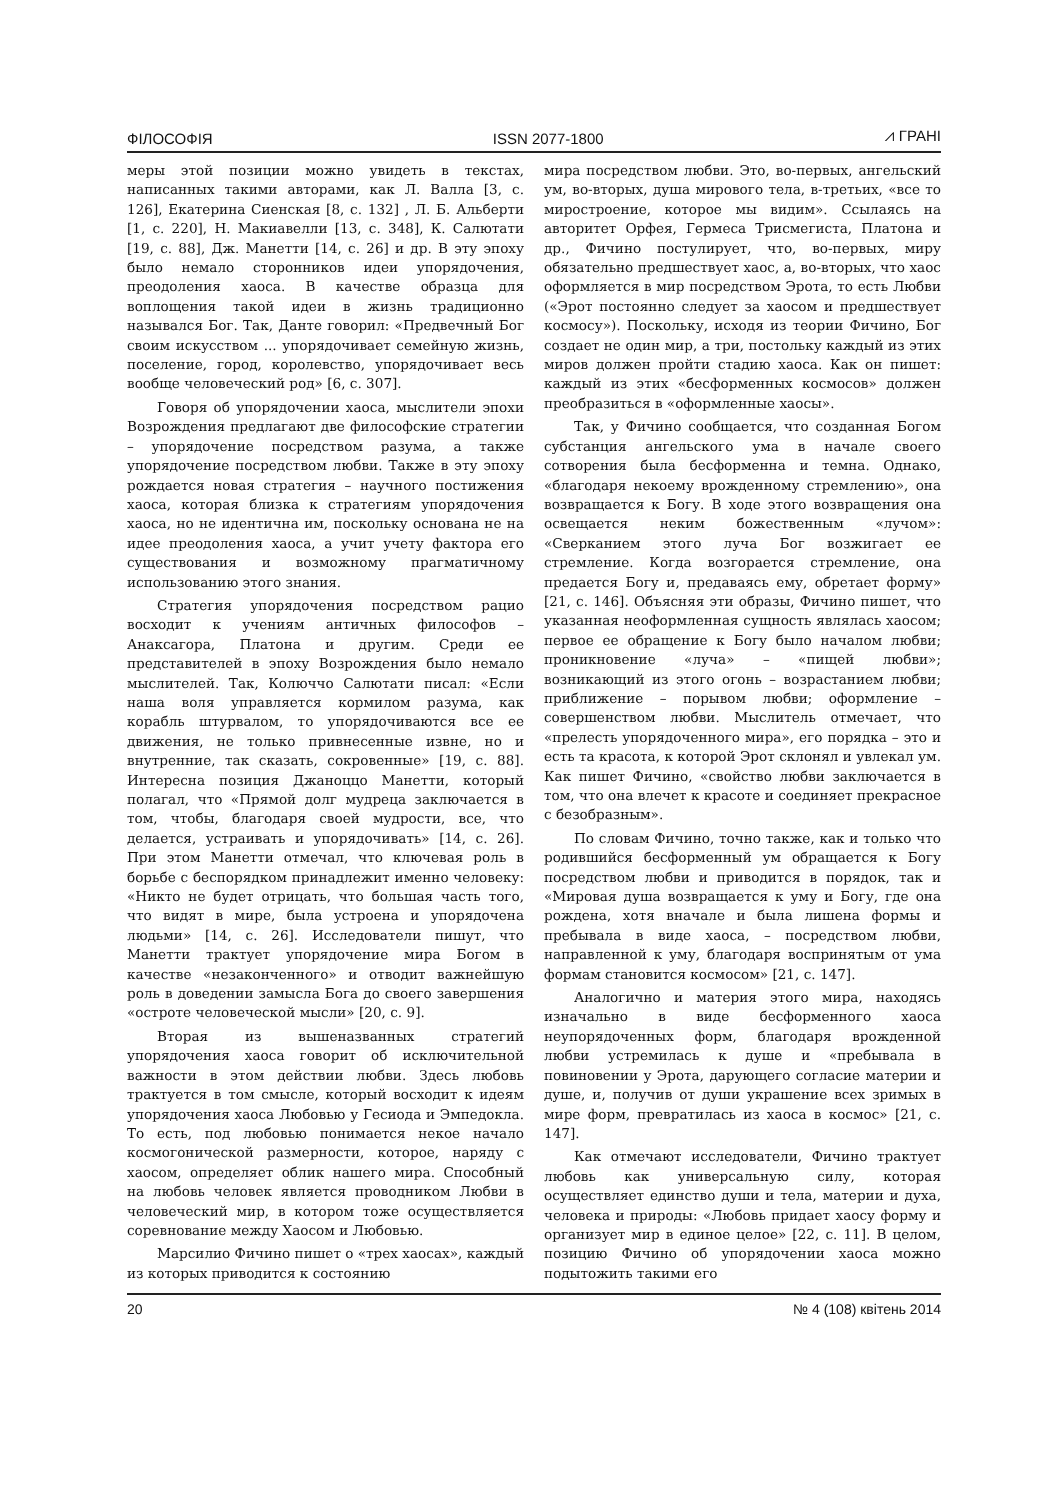ФІЛОСОФІЯ ISSN 2077-1800 ⩘ ГРАНІ
меры этой позиции можно увидеть в текстах, написанных такими авторами, как Л. Валла [3, с. 126], Екатерина Сиенская [8, с. 132] , Л. Б. Альберти [1, с. 220], Н. Макиавелли [13, с. 348], К. Салютати [19, с. 88], Дж. Манетти [14, с. 26] и др. В эту эпоху было немало сторонников идеи упорядочения, преодоления хаоса. В качестве образца для воплощения такой идеи в жизнь традиционно назывался Бог. Так, Данте говорил: «Предвечный Бог своим искусством ... упорядочивает семейную жизнь, поселение, город, королевство, упорядочивает весь вообще человеческий род» [6, с. 307].
Говоря об упорядочении хаоса, мыслители эпохи Возрождения предлагают две философские стратегии – упорядочение посредством разума, а также упорядочение посредством любви. Также в эту эпоху рождается новая стратегия – научного постижения хаоса, которая близка к стратегиям упорядочения хаоса, но не идентична им, поскольку основана не на идее преодоления хаоса, а учит учету фактора его существования и возможному прагматичному использованию этого знания.
Стратегия упорядочения посредством рацио восходит к учениям античных философов – Анаксагора, Платона и другим. Среди ее представителей в эпоху Возрождения было немало мыслителей. Так, Колюччо Салютати писал: «Если наша воля управляется кормилом разума, как корабль штурвалом, то упорядочиваются все ее движения, не только привнесенные извне, но и внутренние, так сказать, сокровенные» [19, с. 88]. Интересна позиция Джаноццо Манетти, который полагал, что «Прямой долг мудреца заключается в том, чтобы, благодаря своей мудрости, все, что делается, устраивать и упорядочивать» [14, с. 26]. При этом Манетти отмечал, что ключевая роль в борьбе с беспорядком принадлежит именно человеку: «Никто не будет отрицать, что большая часть того, что видят в мире, была устроена и упорядочена людьми» [14, с. 26]. Исследователи пишут, что Манетти трактует упорядочение мира Богом в качестве «незаконченного» и отводит важнейшую роль в доведении замысла Бога до своего завершения «остроте человеческой мысли» [20, с. 9].
Вторая из вышеназванных стратегий упорядочения хаоса говорит об исключительной важности в этом действии любви. Здесь любовь трактуется в том смысле, который восходит к идеям упорядочения хаоса Любовью у Гесиода и Эмпедокла. То есть, под любовью понимается некое начало космогонической размерности, которое, наряду с хаосом, определяет облик нашего мира. Способный на любовь человек является проводником Любви в человеческий мир, в котором тоже осуществляется соревнование между Хаосом и Любовью.
Марсилио Фичино пишет о «трех хаосах», каждый из которых приводится к состоянию
мира посредством любви. Это, во-первых, ангельский ум, во-вторых, душа мирового тела, в-третьих, «все то миростроение, которое мы видим». Ссылаясь на авторитет Орфея, Гермеса Трисмегиста, Платона и др., Фичино постулирует, что, во-первых, миру обязательно предшествует хаос, а, во-вторых, что хаос оформляется в мир посредством Эрота, то есть Любви («Эрот постоянно следует за хаосом и предшествует космосу»). Поскольку, исходя из теории Фичино, Бог создает не один мир, а три, постольку каждый из этих миров должен пройти стадию хаоса. Как он пишет: каждый из этих «бесформенных космосов» должен преобразиться в «оформленные хаосы».
Так, у Фичино сообщается, что созданная Богом субстанция ангельского ума в начале своего сотворения была бесформенна и темна. Однако, «благодаря некоему врожденному стремлению», она возвращается к Богу. В ходе этого возвращения она освещается неким божественным «лучом»: «Сверканием этого луча Бог возжигает ее стремление. Когда возгорается стремление, она предается Богу и, предаваясь ему, обретает форму» [21, с. 146]. Объясняя эти образы, Фичино пишет, что указанная неоформленная сущность являлась хаосом; первое ее обращение к Богу было началом любви; проникновение «луча» – «пищей любви»; возникающий из этого огонь – возрастанием любви; приближение – порывом любви; оформление – совершенством любви. Мыслитель отмечает, что «прелесть упорядоченного мира», его порядка – это и есть та красота, к которой Эрот склонял и увлекал ум. Как пишет Фичино, «свойство любви заключается в том, что она влечет к красоте и соединяет прекрасное с безобразным».
По словам Фичино, точно также, как и только что родившийся бесформенный ум обращается к Богу посредством любви и приводится в порядок, так и «Мировая душа возвращается к уму и Богу, где она рождена, хотя вначале и была лишена формы и пребывала в виде хаоса, – посредством любви, направленной к уму, благодаря воспринятым от ума формам становится космосом» [21, с. 147].
Аналогично и материя этого мира, находясь изначально в виде бесформенного хаоса неупорядоченных форм, благодаря врожденной любви устремилась к душе и «пребывала в повиновении у Эрота, дарующего согласие материи и душе, и, получив от души украшение всех зримых в мире форм, превратилась из хаоса в космос» [21, с. 147].
Как отмечают исследователи, Фичино трактует любовь как универсальную силу, которая осуществляет единство души и тела, материи и духа, человека и природы: «Любовь придает хаосу форму и организует мир в единое целое» [22, с. 11]. В целом, позицию Фичино об упорядочении хаоса можно подытожить такими его
20 № 4 (108) квітень 2014